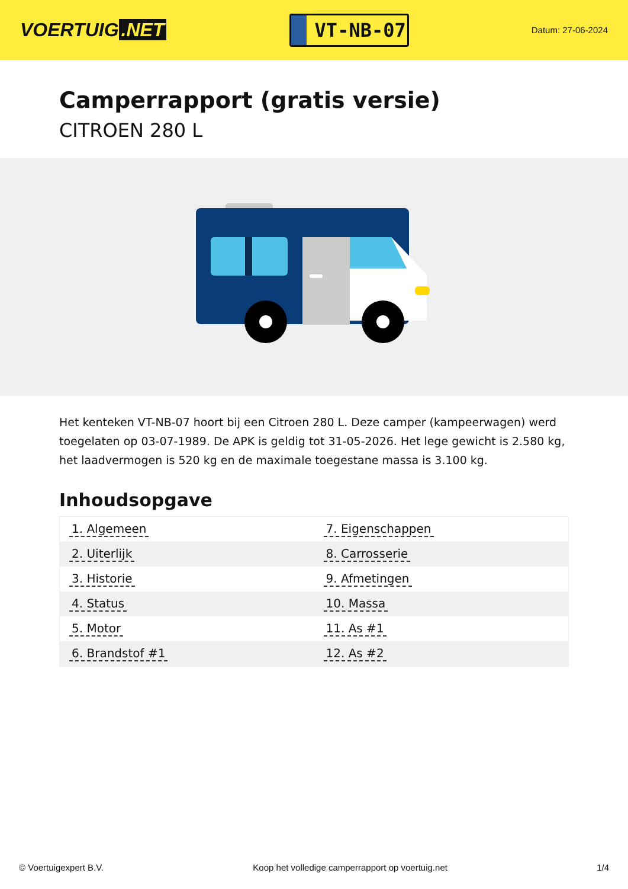VOERTUIG.NET
VT-NB-07
Datum: 27-06-2024
Camperrapport (gratis versie)
CITROEN 280 L
Het kenteken VT-NB-07 hoort bij een Citroen 280 L. Deze camper (kampeerwagen) werd toegelaten op 03-07-1989. De APK is geldig tot 31-05-2026. Het lege gewicht is 2.580 kg, het laadvermogen is 520 kg en de maximale toegestane massa is 3.100 kg.
Inhoudsopgave
| 1. Algemeen | 7. Eigenschappen |
| 2. Uiterlijk | 8. Carrosserie |
| 3. Historie | 9. Afmetingen |
| 4. Status | 10. Massa |
| 5. Motor | 11. As #1 |
| 6. Brandstof #1 | 12. As #2 |
© Voertuigexpert B.V. Koop het volledige camperrapport op voertuig.net 1/4